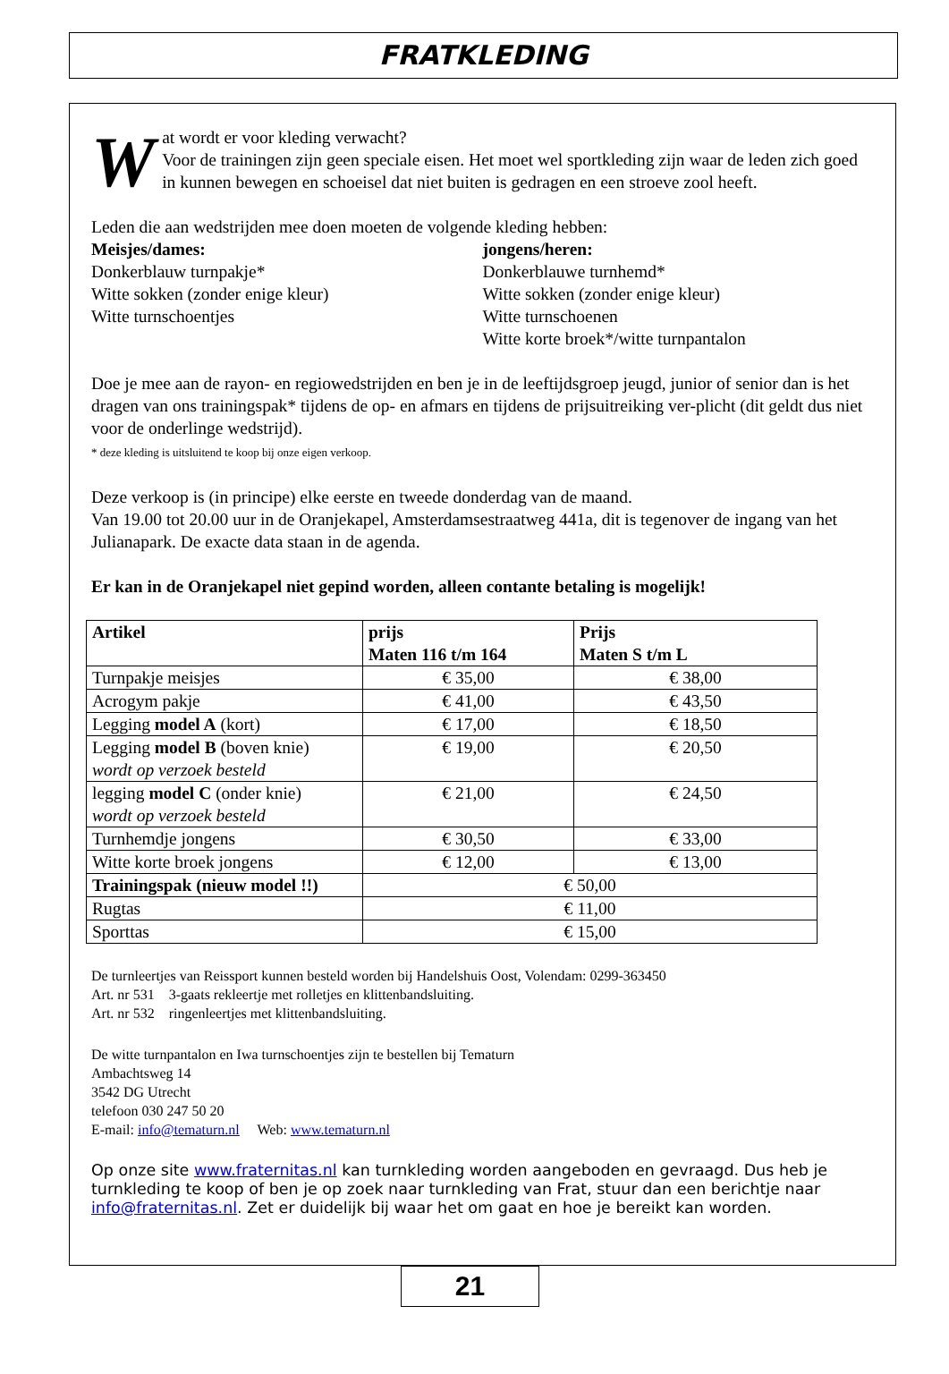FRATKLEDING
Wat wordt er voor kleding verwacht?
Voor de trainingen zijn geen speciale eisen. Het moet wel sportkleding zijn waar de leden zich goed in kunnen bewegen en schoeisel dat niet buiten is gedragen en een stroeve zool heeft.
Leden die aan wedstrijden mee doen moeten de volgende kleding hebben:
Meisjes/dames:
Donkerblauw turnpakje*
Witte sokken (zonder enige kleur)
Witte turnschoentjes
jongens/heren:
Donkerblauwe turnhemd*
Witte sokken (zonder enige kleur)
Witte turnschoenen
Witte korte broek*/witte turnpantalon
Doe je mee aan de rayon- en regiowedstrijden en ben je in de leeftijdsgroep jeugd, junior of senior dan is het dragen van ons trainingspak* tijdens de op- en afmars en tijdens de prijsuitreiking ver-plicht (dit geldt dus niet voor de onderlinge wedstrijd).
* deze kleding is uitsluitend te koop bij onze eigen verkoop.
Deze verkoop is (in principe) elke eerste en tweede donderdag van de maand.
Van 19.00 tot 20.00 uur in de Oranjekapel, Amsterdamsestraatweg 441a, dit is tegenover de ingang van het Julianapark. De exacte data staan in de agenda.
Er kan in de Oranjekapel niet gepind worden, alleen contante betaling is mogelijk!
| Artikel | prijs Maten 116 t/m 164 | Prijs Maten S t/m L |
| --- | --- | --- |
| Turnpakje meisjes | € 35,00 | € 38,00 |
| Acrogym pakje | € 41,00 | € 43,50 |
| Legging model A (kort) | € 17,00 | € 18,50 |
| Legging model B (boven knie) wordt op verzoek besteld | € 19,00 | € 20,50 |
| legging model C (onder knie) wordt op verzoek besteld | € 21,00 | € 24,50 |
| Turnhemdje jongens | € 30,50 | € 33,00 |
| Witte korte broek jongens | € 12,00 | € 13,00 |
| Trainingspak (nieuw model !!) | € 50,00 | |
| Rugtas | € 11,00 | |
| Sporttas | € 15,00 | |
De turnleertjes van Reissport kunnen besteld worden bij Handelshuis Oost, Volendam: 0299-363450
Art. nr 531 3-gaats rekleertje met rolletjes en klittenbandsluiting.
Art. nr 532 ringenleertjes met klittenbandsluiting.
De witte turnpantalon en Iwa turnschoentjes zijn te bestellen bij Tematurn
Ambachtsweg 14
3542 DG Utrecht
telefoon 030 247 50 20
E-mail: info@tematurn.nl Web: www.tematurn.nl
Op onze site www.fraternitas.nl kan turnkleding worden aangeboden en gevraagd. Dus heb je turnkleding te koop of ben je op zoek naar turnkleding van Frat, stuur dan een berichtje naar info@fraternitas.nl. Zet er duidelijk bij waar het om gaat en hoe je bereikt kan worden.
21